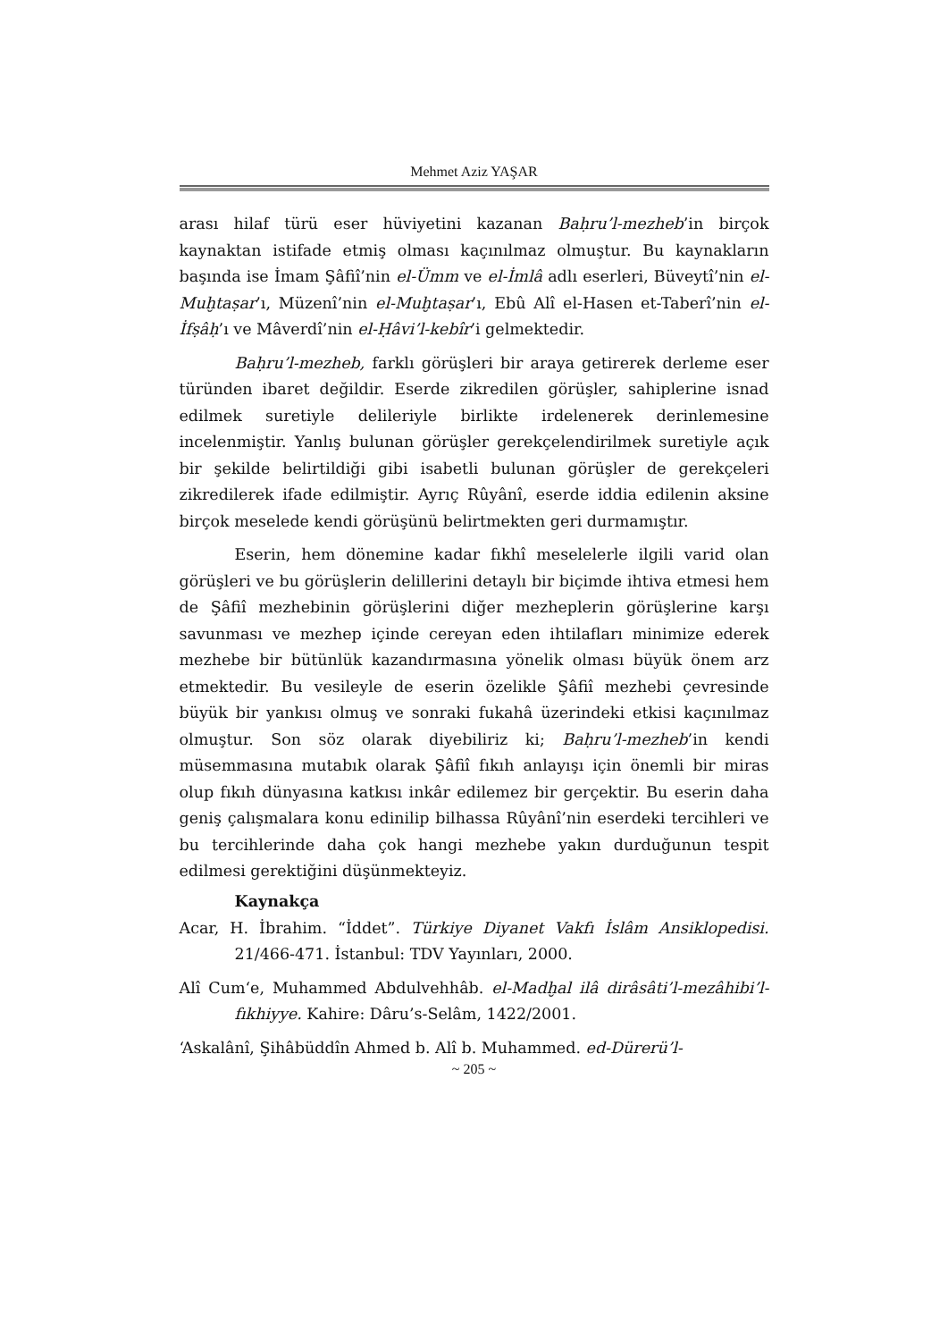Mehmet Aziz YAŞAR
arası hilaf türü eser hüviyetini kazanan Baḥru’l-mezheb’in birçok kaynaktan istifade etmiş olması kaçınılmaz olmuştur. Bu kaynakların başında ise İmam Şâfiî’nin el-Ümm ve el-İmlâ adlı eserleri, Büveytî’nin el-Muḫtaṣar’ı, Müzenî’nin el-Muḫtaṣar’ı, Ebû Alî el-Hasen et-Taberî’nin el-İfṣâḥ’ı ve Mâverdî’nin el-Ḥâvi’l-kebîr’i gelmektedir.
Baḥru’l-mezheb, farklı görüşleri bir araya getirerek derleme eser türünden ibaret değildir. Eserde zikredilen görüşler, sahiplerine isnad edilmek suretiyle delileriyle birlikte irdelenerek derinlemesine incelenmiştir. Yanlış bulunan görüşler gerekçelendirilmek suretiyle açık bir şekilde belirtildiği gibi isabetli bulunan görüşler de gerekçeleri zikredilerek ifade edilmiştir. Ayrıç Rûyânî, eserde iddia edilenin aksine birçok meselede kendi görüşünü belirtmekten geri durmamıştır.
Eserin, hem dönemine kadar fıkhî meselelerle ilgili varid olan görüşleri ve bu görüşlerin delillerini detaylı bir biçimde ihtiva etmesi hem de Şâfiî mezhebinin görüşlerini diğer mezheplerin görüşlerine karşı savunması ve mezhep içinde cereyan eden ihtilafları minimize ederek mezhebe bir bütünlük kazandırmasına yönelik olması büyük önem arz etmektedir. Bu vesileyle de eserin özelikle Şâfiî mezhebi çevresinde büyük bir yankısı olmuş ve sonraki fukahâ üzerindeki etkisi kaçınılmaz olmuştur. Son söz olarak diyebiliriz ki; Baḥru’l-mezheb’in kendi müsemmasına mutabık olarak Şâfiî fıkıh anlayışı için önemli bir miras olup fıkıh dünyasına katkısı inkâr edilemez bir gerçektir. Bu eserin daha geniş çalışmalara konu edinilip bilhassa Rûyânî’nin eserdeki tercihleri ve bu tercihlerinde daha çok hangi mezhebe yakın durduğunun tespit edilmesi gerektiğini düşünmekteyiz.
Kaynakça
Acar, H. İbrahim. “İddet”. Türkiye Diyanet Vakfı İslâm Ansiklopedisi. 21/466-471. İstanbul: TDV Yayınları, 2000.
Alî Cum‘e, Muhammed Abdulvehhâb. el-Madḫal ilâ dirâsâti’l-mezâhibi’l-fıkhiyye. Kahire: Dâru’s-Selâm, 1422/2001.
‘Askalânî, Şihâbüddîn Ahmed b. Alî b. Muhammed. ed-Dürerü’l-
~ 205 ~